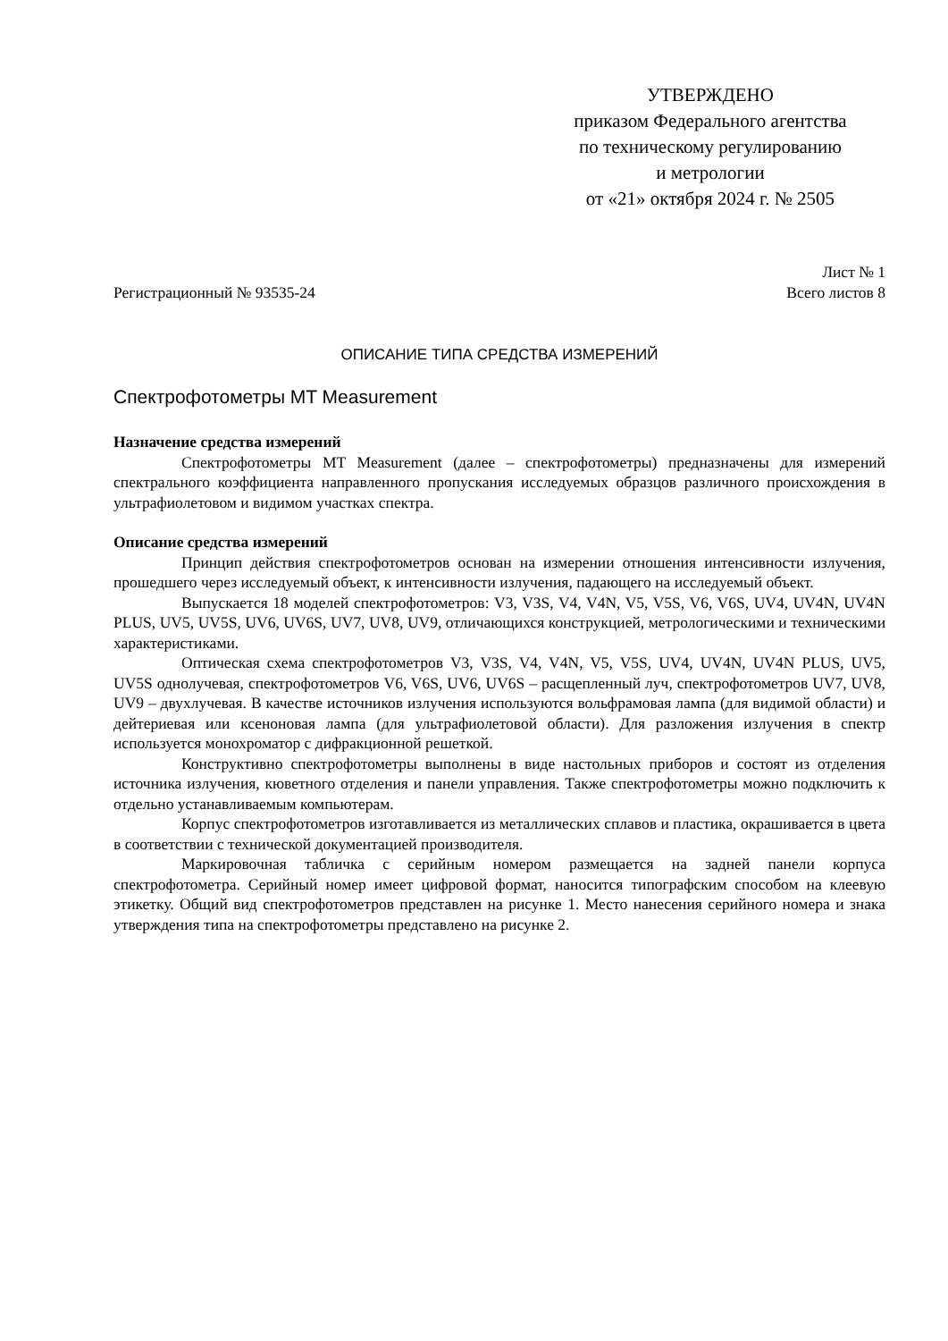УТВЕРЖДЕНО
приказом Федерального агентства
по техническому регулированию
и метрологии
от «21» октября 2024 г. № 2505
Лист № 1
Регистрационный № 93535-24 Всего листов 8
ОПИСАНИЕ ТИПА СРЕДСТВА ИЗМЕРЕНИЙ
Спектрофотометры MT Measurement
Назначение средства измерений
Спектрофотометры MT Measurement (далее – спектрофотометры) предназначены для измерений спектрального коэффициента направленного пропускания исследуемых образцов различного происхождения в ультрафиолетовом и видимом участках спектра.
Описание средства измерений
Принцип действия спектрофотометров основан на измерении отношения интенсивности излучения, прошедшего через исследуемый объект, к интенсивности излучения, падающего на исследуемый объект.
Выпускается 18 моделей спектрофотометров: V3, V3S, V4, V4N, V5, V5S, V6, V6S, UV4, UV4N, UV4N PLUS, UV5, UV5S, UV6, UV6S, UV7, UV8, UV9, отличающихся конструкцией, метрологическими и техническими характеристиками.
Оптическая схема спектрофотометров V3, V3S, V4, V4N, V5, V5S, UV4, UV4N, UV4N PLUS, UV5, UV5S однолучевая, спектрофотометров V6, V6S, UV6, UV6S – расщепленный луч, спектрофотометров UV7, UV8, UV9 – двухлучевая. В качестве источников излучения используются вольфрамовая лампа (для видимой области) и дейтериевая или ксеноновая лампа (для ультрафиолетовой области). Для разложения излучения в спектр используется монохроматор с дифракционной решеткой.
Конструктивно спектрофотометры выполнены в виде настольных приборов и состоят из отделения источника излучения, кюветного отделения и панели управления. Также спектрофотометры можно подключить к отдельно устанавливаемым компьютерам.
Корпус спектрофотометров изготавливается из металлических сплавов и пластика, окрашивается в цвета в соответствии с технической документацией производителя.
Маркировочная табличка с серийным номером размещается на задней панели корпуса спектрофотометра. Серийный номер имеет цифровой формат, наносится типографским способом на клеевую этикетку. Общий вид спектрофотометров представлен на рисунке 1. Место нанесения серийного номера и знака утверждения типа на спектрофотометры представлено на рисунке 2.